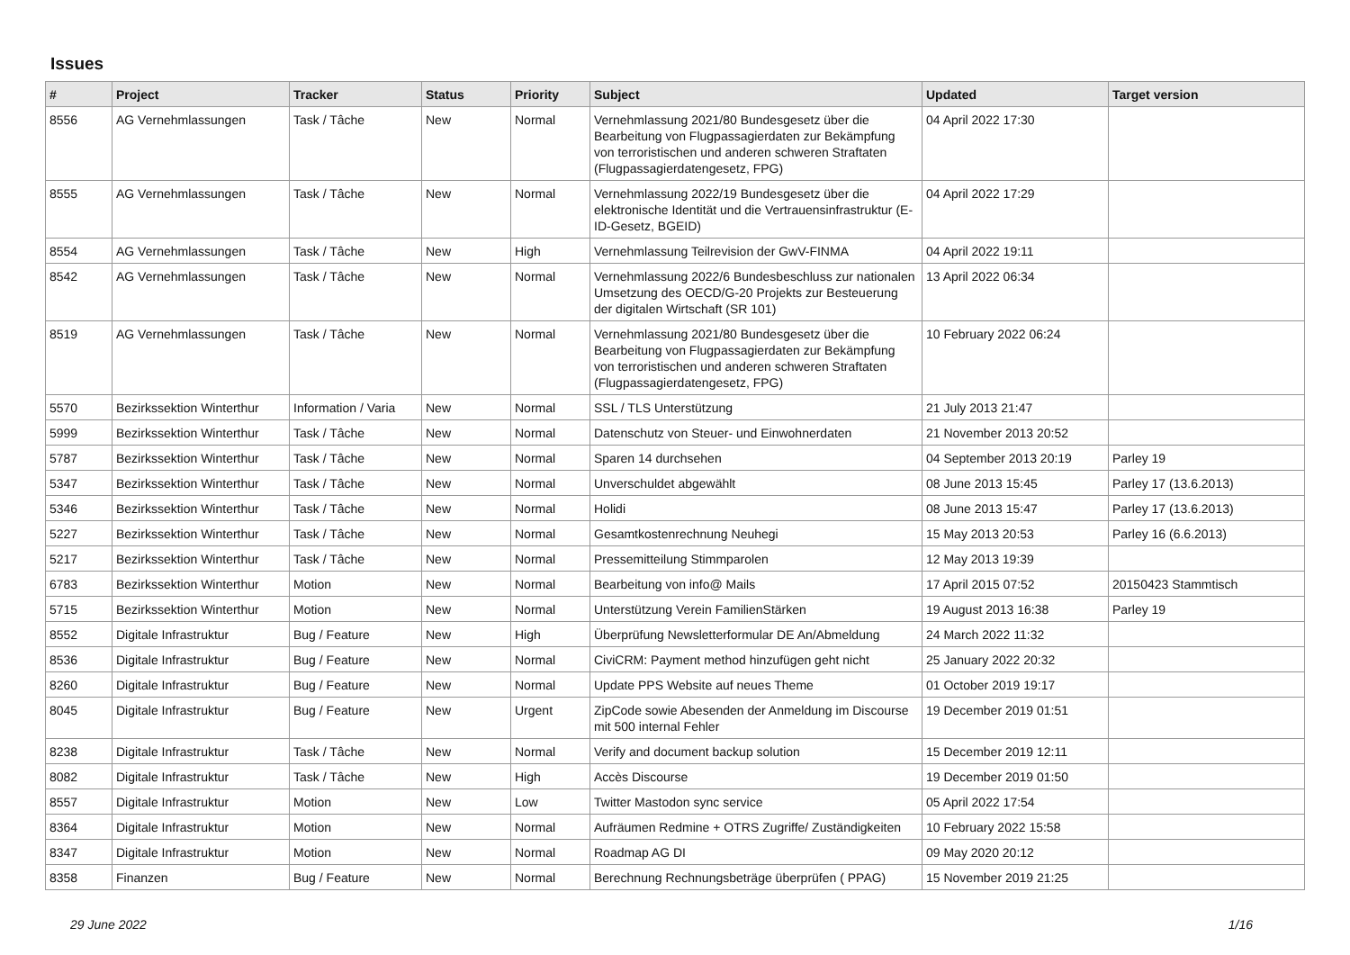Issues
| # | Project | Tracker | Status | Priority | Subject | Updated | Target version |
| --- | --- | --- | --- | --- | --- | --- | --- |
| 8556 | AG Vernehmlassungen | Task / Tâche | New | Normal | Vernehmlassung 2021/80 Bundesgesetz über die Bearbeitung von Flugpassagierdaten zur Bekämpfung von terroristischen und anderen schweren Straftaten (Flugpassagierdatengesetz, FPG) | 04 April 2022 17:30 | |
| 8555 | AG Vernehmlassungen | Task / Tâche | New | Normal | Vernehmlassung 2022/19 Bundesgesetz über die elektronische Identität und die Vertrauensinfrastruktur (E-ID-Gesetz, BGEID) | 04 April 2022 17:29 | |
| 8554 | AG Vernehmlassungen | Task / Tâche | New | High | Vernehmlassung Teilrevision der GwV-FINMA | 04 April 2022 19:11 | |
| 8542 | AG Vernehmlassungen | Task / Tâche | New | Normal | Vernehmlassung 2022/6 Bundesbeschluss zur nationalen Umsetzung des OECD/G-20 Projekts zur Besteuerung der digitalen Wirtschaft (SR 101) | 13 April 2022 06:34 | |
| 8519 | AG Vernehmlassungen | Task / Tâche | New | Normal | Vernehmlassung 2021/80 Bundesgesetz über die Bearbeitung von Flugpassagierdaten zur Bekämpfung von terroristischen und anderen schweren Straftaten (Flugpassagierdatengesetz, FPG) | 10 February 2022 06:24 | |
| 5570 | Bezirkssektion Winterthur | Information / Varia | New | Normal | SSL / TLS Unterstützung | 21 July 2013 21:47 | |
| 5999 | Bezirkssektion Winterthur | Task / Tâche | New | Normal | Datenschutz von Steuer- und Einwohnerdaten | 21 November 2013 20:52 | |
| 5787 | Bezirkssektion Winterthur | Task / Tâche | New | Normal | Sparen 14 durchsehen | 04 September 2013 20:19 | Parley 19 |
| 5347 | Bezirkssektion Winterthur | Task / Tâche | New | Normal | Unverschuldet abgewählt | 08 June 2013 15:45 | Parley 17 (13.6.2013) |
| 5346 | Bezirkssektion Winterthur | Task / Tâche | New | Normal | Holidi | 08 June 2013 15:47 | Parley 17 (13.6.2013) |
| 5227 | Bezirkssektion Winterthur | Task / Tâche | New | Normal | Gesamtkostenrechnung Neuhegi | 15 May 2013 20:53 | Parley 16 (6.6.2013) |
| 5217 | Bezirkssektion Winterthur | Task / Tâche | New | Normal | Pressemitteilung Stimmparolen | 12 May 2013 19:39 | |
| 6783 | Bezirkssektion Winterthur | Motion | New | Normal | Bearbeitung von info@ Mails | 17 April 2015 07:52 | 20150423 Stammtisch |
| 5715 | Bezirkssektion Winterthur | Motion | New | Normal | Unterstützung Verein FamilienStärken | 19 August 2013 16:38 | Parley 19 |
| 8552 | Digitale Infrastruktur | Bug / Feature | New | High | Überprüfung Newsletterformular DE An/Abmeldung | 24 March 2022 11:32 | |
| 8536 | Digitale Infrastruktur | Bug / Feature | New | Normal | CiviCRM: Payment method hinzufügen geht nicht | 25 January 2022 20:32 | |
| 8260 | Digitale Infrastruktur | Bug / Feature | New | Normal | Update PPS Website auf neues Theme | 01 October 2019 19:17 | |
| 8045 | Digitale Infrastruktur | Bug / Feature | New | Urgent | ZipCode sowie Abesenden der Anmeldung im Discourse mit 500 internal Fehler | 19 December 2019 01:51 | |
| 8238 | Digitale Infrastruktur | Task / Tâche | New | Normal | Verify and document backup solution | 15 December 2019 12:11 | |
| 8082 | Digitale Infrastruktur | Task / Tâche | New | High | Accès Discourse | 19 December 2019 01:50 | |
| 8557 | Digitale Infrastruktur | Motion | New | Low | Twitter Mastodon sync service | 05 April 2022 17:54 | |
| 8364 | Digitale Infrastruktur | Motion | New | Normal | Aufräumen Redmine + OTRS Zugriffe/ Zuständigkeiten | 10 February 2022 15:58 | |
| 8347 | Digitale Infrastruktur | Motion | New | Normal | Roadmap AG DI | 09 May 2020 20:12 | |
| 8358 | Finanzen | Bug / Feature | New | Normal | Berechnung Rechnungsbeträge überprüfen ( PPAG) | 15 November 2019 21:25 | |
29 June 2022 1/16